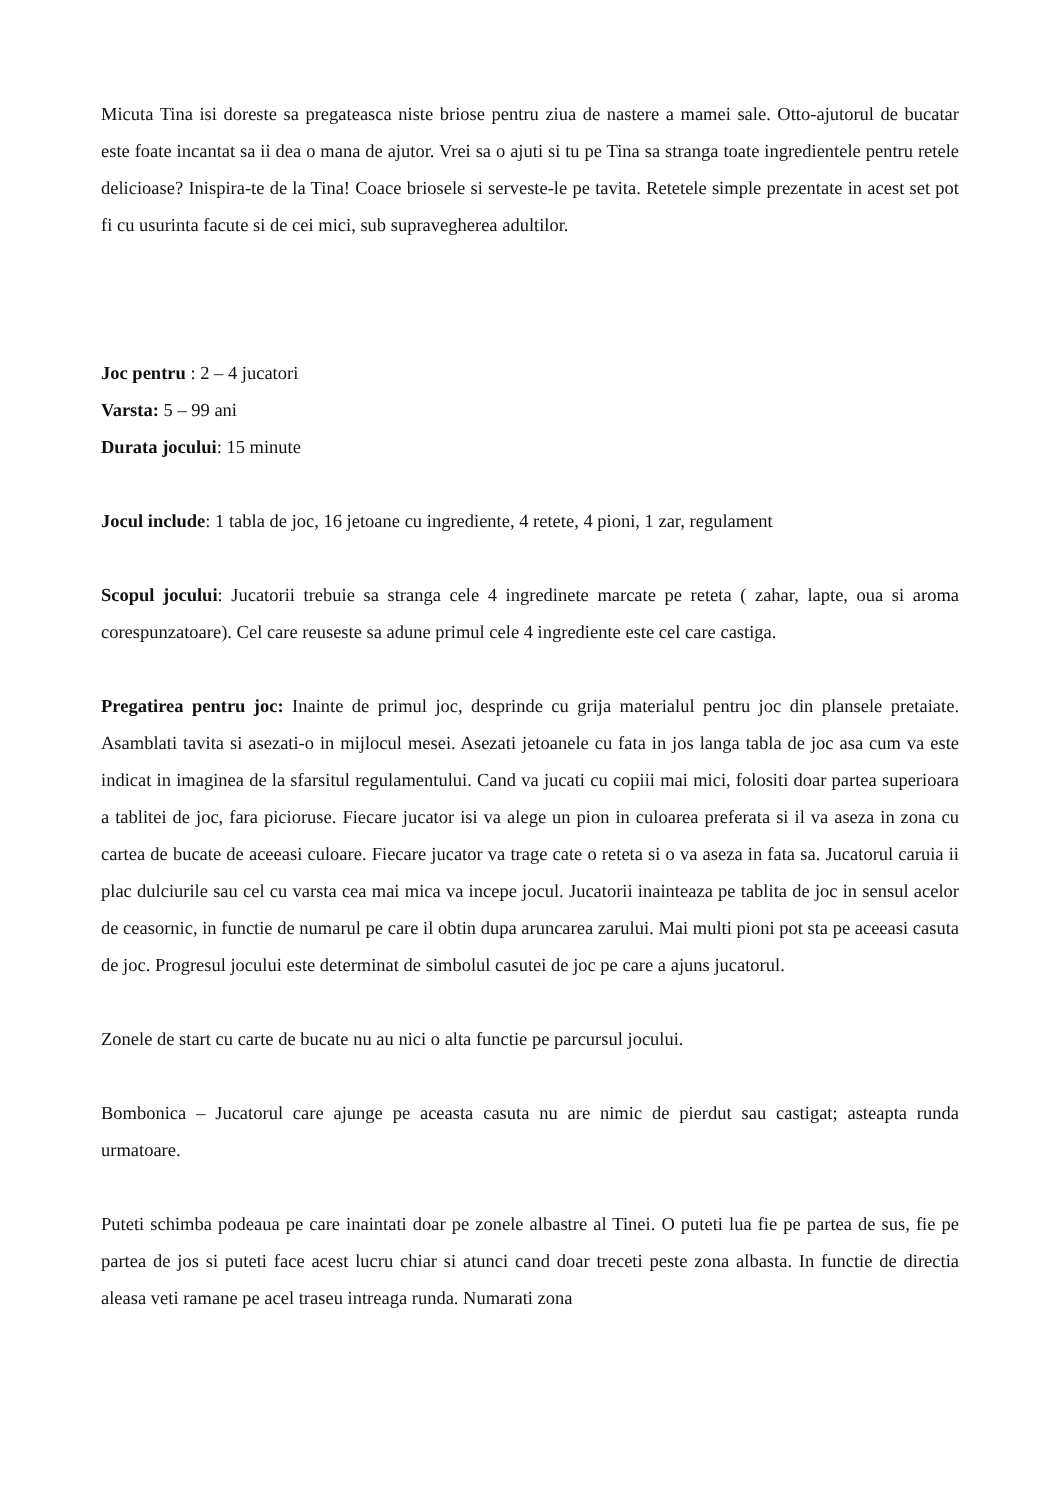Micuta Tina isi doreste sa pregateasca niste briose pentru ziua de nastere a mamei sale. Otto-ajutorul de bucatar este foate incantat sa ii dea o mana de ajutor. Vrei sa o ajuti si tu pe Tina sa stranga toate ingredientele pentru retele delicioase? Inispira-te de la Tina! Coace briosele si serveste-le pe tavita. Retetele simple prezentate in acest set pot fi cu usurinta facute si de cei mici, sub supravegherea adultilor.
Joc pentru : 2 – 4 jucatori
Varsta: 5 – 99 ani
Durata jocului: 15 minute
Jocul include: 1 tabla de joc, 16 jetoane cu ingrediente, 4 retete, 4 pioni, 1 zar, regulament
Scopul jocului: Jucatorii trebuie sa stranga cele 4 ingredinete marcate pe reteta ( zahar, lapte, oua si aroma corespunzatoare). Cel care reuseste sa adune primul cele 4 ingrediente este cel care castiga.
Pregatirea pentru joc: Inainte de primul joc, desprinde cu grija materialul pentru joc din plansele pretaiate. Asamblati tavita si asezati-o in mijlocul mesei. Asezati jetoanele cu fata in jos langa tabla de joc asa cum va este indicat in imaginea de la sfarsitul regulamentului. Cand va jucati cu copiii mai mici, folositi doar partea superioara a tablitei de joc, fara picioruse. Fiecare jucator isi va alege un pion in culoarea preferata si il va aseza in zona cu cartea de bucate de aceeasi culoare. Fiecare jucator va trage cate o reteta si o va aseza in fata sa. Jucatorul caruia ii plac dulciurile sau cel cu varsta cea mai mica va incepe jocul. Jucatorii inainteaza pe tablita de joc in sensul acelor de ceasornic, in functie de numarul pe care il obtin dupa aruncarea zarului. Mai multi pioni pot sta pe aceeasi casuta de joc. Progresul jocului este determinat de simbolul casutei de joc pe care a ajuns jucatorul.
Zonele de start cu carte de bucate nu au nici o alta functie pe parcursul jocului.
Bombonica – Jucatorul care ajunge pe aceasta casuta nu are nimic de pierdut sau castigat; asteapta runda urmatoare.
Puteti schimba podeaua pe care inaintati doar pe zonele albastre al Tinei. O puteti lua fie pe partea de sus, fie pe partea de jos si puteti face acest lucru chiar si atunci cand doar treceti peste zona albasta. In functie de directia aleasa veti ramane pe acel traseu intreaga runda. Numarati zona